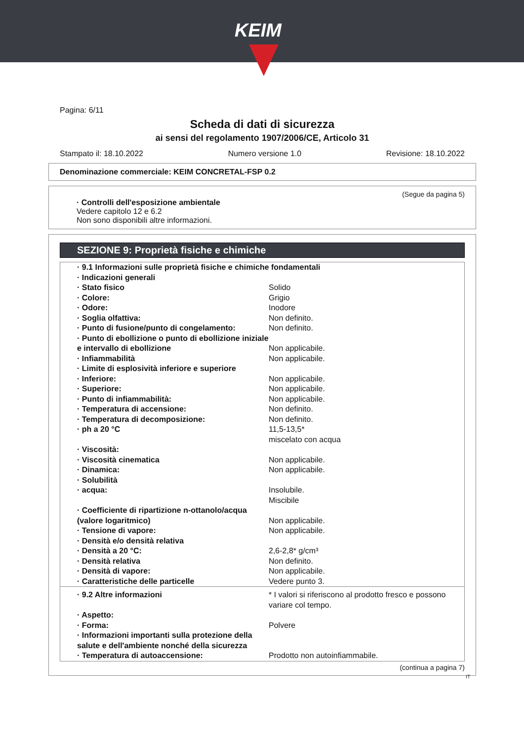KEIM
Pagina: 6/11
Scheda di dati di sicurezza
ai sensi del regolamento 1907/2006/CE, Articolo 31
Stampato il: 18.10.2022 Numero versione 1.0 Revisione: 18.10.2022
Denominazione commerciale: KEIM CONCRETAL-FSP 0.2
(Segue da pagina 5)
· Controlli dell'esposizione ambientale
Vedere capitolo 12 e 6.2
Non sono disponibili altre informazioni.
SEZIONE 9: Proprietà fisiche e chimiche
| · 9.1 Informazioni sulle proprietà fisiche e chimiche fondamentali | |
| · Indicazioni generali | |
| · Stato fisico | Solido |
| · Colore: | Grigio |
| · Odore: | Inodore |
| · Soglia olfattiva: | Non definito. |
| · Punto di fusione/punto di congelamento: | Non definito. |
| · Punto di ebollizione o punto di ebollizione iniziale e intervallo di ebollizione | Non applicabile. |
| · Infiammabilità | Non applicabile. |
| · Limite di esplosività inferiore e superiore | |
| · Inferiore: | Non applicabile. |
| · Superiore: | Non applicabile. |
| · Punto di infiammabilità: | Non applicabile. |
| · Temperatura di accensione: | Non definito. |
| · Temperatura di decomposizione: | Non definito. |
| · ph a 20 °C | 11,5-13,5* miscelato con acqua |
| · Viscosità: | |
| · Viscosità cinematica | Non applicabile. |
| · Dinamica: | Non applicabile. |
| · Solubilità | |
| · acqua: | Insolubile. Miscibile |
| · Coefficiente di ripartizione n-ottanolo/acqua (valore logaritmico) | Non applicabile. |
| · Tensione di vapore: | Non applicabile. |
| · Densità e/o densità relativa | |
| · Densità a 20 °C: | 2,6-2,8* g/cm³ |
| · Densità relativa | Non definito. |
| · Densità di vapore: | Non applicabile. |
| · Caratteristiche delle particelle | Vedere punto 3. |
| · 9.2 Altre informazioni | * I valori si riferiscono al prodotto fresco e possono variare col tempo. |
| · Aspetto: | |
| · Forma: | Polvere |
| · Informazioni importanti sulla protezione della salute e dell'ambiente nonché della sicurezza | |
| · Temperatura di autoaccensione: | Prodotto non autoinfiammabile. |
(continua a pagina 7)
IT